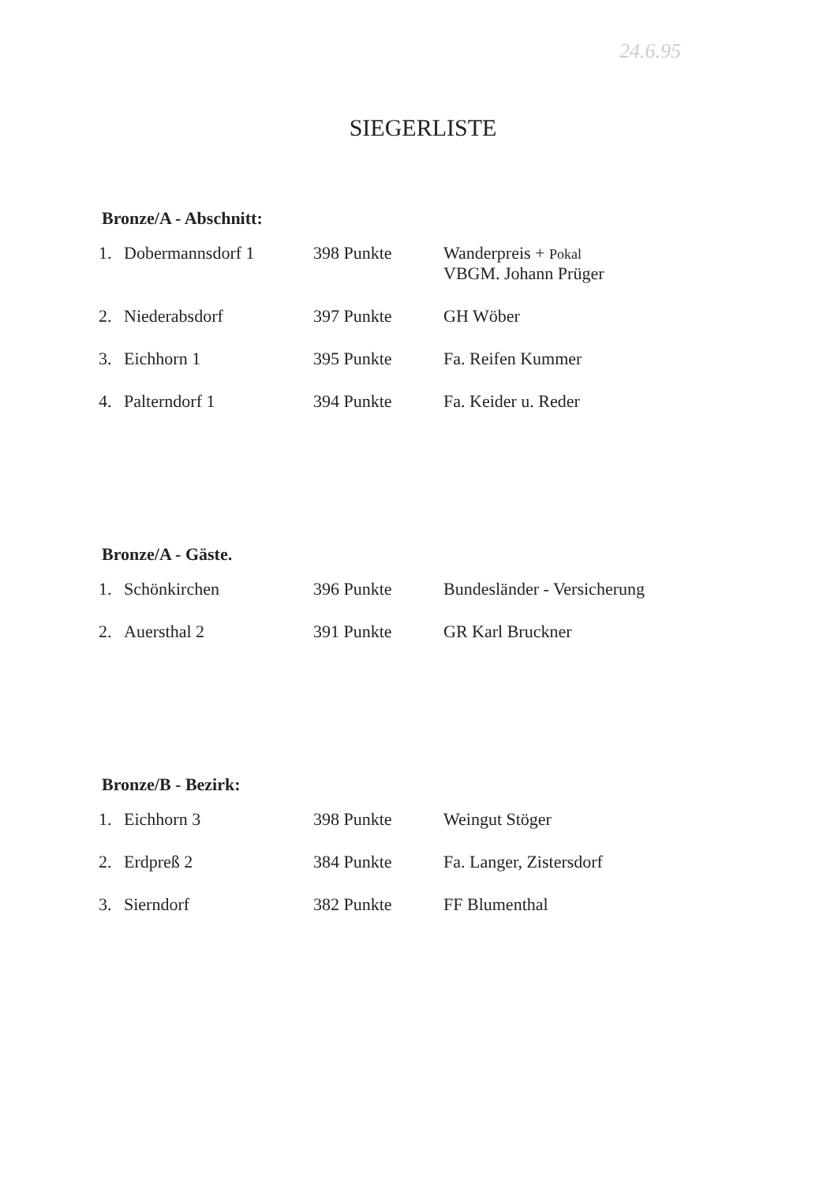24.6.95
SIEGERLISTE
Bronze/A - Abschnitt:
| 1. | Dobermannsdorf 1 | 398 Punkte | Wanderpreis + Pokal VBGM. Johann Prüger |
| 2. | Niederabsdorf | 397 Punkte | GH Wöber |
| 3. | Eichhorn 1 | 395 Punkte | Fa. Reifen Kummer |
| 4. | Palterndorf 1 | 394 Punkte | Fa. Keider u. Reder |
Bronze/A - Gäste.
| 1. | Schönkirchen | 396 Punkte | Bundesländer - Versicherung |
| 2. | Auersthal 2 | 391 Punkte | GR Karl Bruckner |
Bronze/B - Bezirk:
| 1. | Eichhorn 3 | 398 Punkte | Weingut Stöger |
| 2. | Erdpreß 2 | 384 Punkte | Fa. Langer, Zistersdorf |
| 3. | Sierndorf | 382 Punkte | FF Blumenthal |